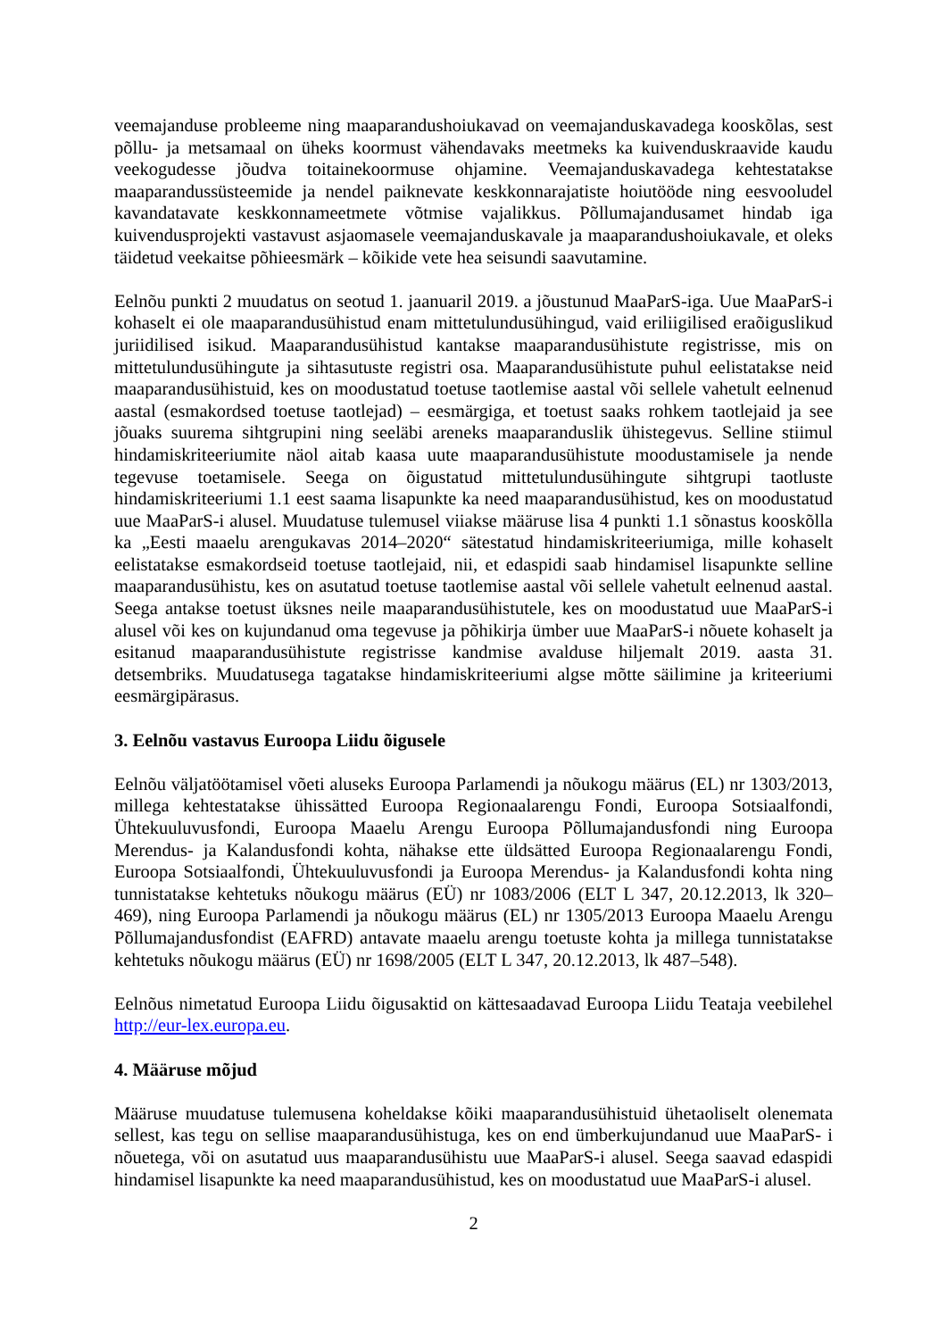veemajanduse probleeme ning maaparandushoiukavad on veemajanduskavadega kooskõlas, sest põllu- ja metsamaal on üheks koormust vähendavaks meetmeks ka kuivenduskraavide kaudu veekogudesse jõudva toitainekoormuse ohjamine. Veemajanduskavadega kehtestatakse maaparandussüsteemide ja nendel paiknevate keskkonnarajatiste hoiutööde ning eesvooludel kavandatavate keskkonnameetmete võtmise vajalikkus. Põllumajandusamet hindab iga kuivendusprojekti vastavust asjaomasele veemajanduskavale ja maaparandushoiukavale, et oleks täidetud veekaitse põhieesmärk – kõikide vete hea seisundi saavutamine.
Eelnõu punkti 2 muudatus on seotud 1. jaanuaril 2019. a jõustunud MaaParS-iga. Uue MaaParS-i kohaselt ei ole maaparandusühistud enam mittetulundusühingud, vaid eriliigilised eraõiguslikud juriidilised isikud. Maaparandusühistud kantakse maaparandusühistute registrisse, mis on mittetulundusühingute ja sihtasutuste registri osa. Maaparandusühistute puhul eelistatakse neid maaparandusühistuid, kes on moodustatud toetuse taotlemise aastal või sellele vahetult eelnenud aastal (esmakordsed toetuse taotlejad) – eesmärgiga, et toetust saaks rohkem taotlejaid ja see jõuaks suurema sihtgrupini ning seeläbi areneks maaparanduslik ühistegevus. Selline stiimul hindamiskriteeriumite näol aitab kaasa uute maaparandusühistute moodustamisele ja nende tegevuse toetamisele. Seega on õigustatud mittetulundusühingute sihtgrupi taotluste hindamiskriteeriumi 1.1 eest saama lisapunkte ka need maaparandusühistud, kes on moodustatud uue MaaParS-i alusel. Muudatuse tulemusel viiakse määruse lisa 4 punkti 1.1 sõnastus kooskõlla ka „Eesti maaelu arengukavas 2014–2020“ sätestatud hindamiskriteeriumiga, mille kohaselt eelistatakse esmakordseid toetuse taotlejaid, nii, et edaspidi saab hindamisel lisapunkte selline maaparandusühistu, kes on asutatud toetuse taotlemise aastal või sellele vahetult eelnenud aastal. Seega antakse toetust üksnes neile maaparandusühistutele, kes on moodustatud uue MaaParS-i alusel või kes on kujundanud oma tegevuse ja põhikirja ümber uue MaaParS-i nõuete kohaselt ja esitanud maaparandusühistute registrisse kandmise avalduse hiljemalt 2019. aasta 31. detsembriks. Muudatusega tagatakse hindamiskriteeriumi algse mõtte säilimine ja kriteeriumi eesmärgipärasus.
3. Eelnõu vastavus Euroopa Liidu õigusele
Eelnõu väljatöötamisel võeti aluseks Euroopa Parlamendi ja nõukogu määrus (EL) nr 1303/2013, millega kehtestatakse ühissätted Euroopa Regionaalarengu Fondi, Euroopa Sotsiaalfondi, Ühtekuuluvusfondi, Euroopa Maaelu Arengu Euroopa Põllumajandusfondi ning Euroopa Merendus- ja Kalandusfondi kohta, nähakse ette üldsätted Euroopa Regionaalarengu Fondi, Euroopa Sotsiaalfondi, Ühtekuuluvusfondi ja Euroopa Merendus- ja Kalandusfondi kohta ning tunnistatakse kehtetuks nõukogu määrus (EÜ) nr 1083/2006 (ELT L 347, 20.12.2013, lk 320–469), ning Euroopa Parlamendi ja nõukogu määrus (EL) nr 1305/2013 Euroopa Maaelu Arengu Põllumajandusfondist (EAFRD) antavate maaelu arengu toetuste kohta ja millega tunnistatakse kehtetuks nõukogu määrus (EÜ) nr 1698/2005 (ELT L 347, 20.12.2013, lk 487–548).
Eelnõus nimetatud Euroopa Liidu õigusaktid on kättesaadavad Euroopa Liidu Teataja veebilehel http://eur-lex.europa.eu.
4. Määruse mõjud
Määruse muudatuse tulemusena koheldakse kõiki maaparandusühistuid ühetaoliselt olenemata sellest, kas tegu on sellise maaparandusühistuga, kes on end ümberkujundanud uue MaaParS- i nõuetega, või on asutatud uus maaparandusühistu uue MaaParS-i alusel. Seega saavad edaspidi hindamisel lisapunkte ka need maaparandusühistud, kes on moodustatud uue MaaParS-i alusel.
2